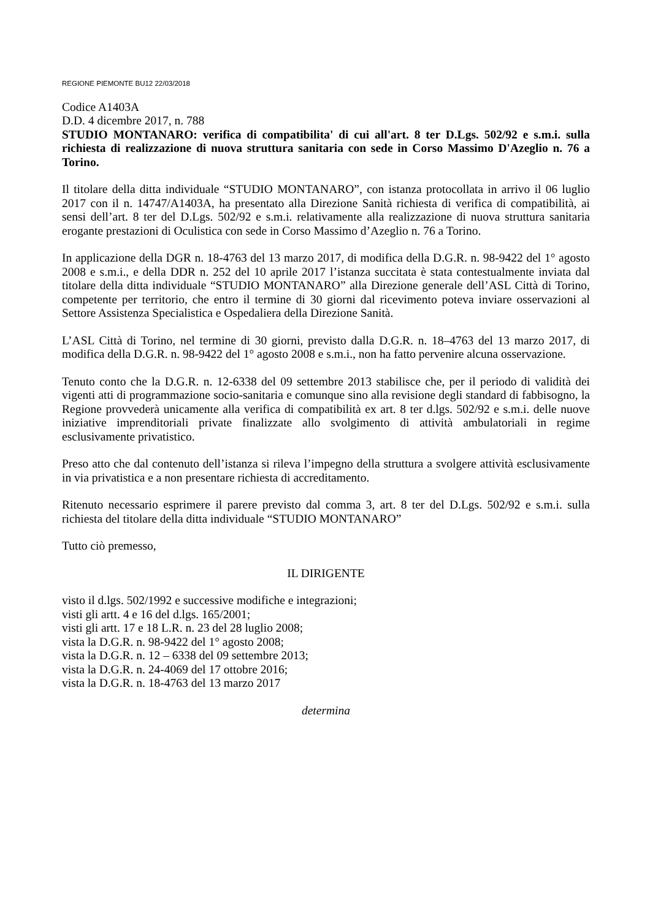REGIONE PIEMONTE BU12 22/03/2018
Codice A1403A
D.D. 4 dicembre 2017, n. 788
STUDIO MONTANARO: verifica di compatibilita' di cui all'art. 8 ter D.Lgs. 502/92 e s.m.i. sulla richiesta di realizzazione di nuova struttura sanitaria con sede in Corso Massimo D'Azeglio n. 76 a Torino.
Il titolare della ditta individuale “STUDIO MONTANARO”, con istanza protocollata in arrivo il 06 luglio 2017 con il n. 14747/A1403A, ha presentato alla Direzione Sanità richiesta di verifica di compatibilità, ai sensi dell’art. 8 ter del D.Lgs. 502/92 e s.m.i. relativamente alla realizzazione di nuova struttura sanitaria erogante prestazioni di Oculistica con sede in Corso Massimo d’Azeglio n. 76 a Torino.
In applicazione della DGR n. 18-4763 del 13 marzo 2017, di modifica della D.G.R. n. 98-9422 del 1° agosto 2008 e s.m.i., e della DDR n. 252 del 10 aprile 2017 l’istanza succitata è stata contestualmente inviata dal titolare della ditta individuale “STUDIO MONTANARO” alla Direzione generale dell’ASL Città di Torino, competente per territorio, che entro il termine di 30 giorni dal ricevimento poteva inviare osservazioni al Settore Assistenza Specialistica e Ospedaliera della Direzione Sanità.
L’ASL Città di Torino, nel termine di 30 giorni, previsto dalla D.G.R. n. 18–4763 del 13 marzo 2017, di modifica della D.G.R. n. 98-9422 del 1° agosto 2008 e s.m.i., non ha fatto pervenire alcuna osservazione.
Tenuto conto che la D.G.R. n. 12-6338 del 09 settembre 2013 stabilisce che, per il periodo di validità dei vigenti atti di programmazione socio-sanitaria e comunque sino alla revisione degli standard di fabbisogno, la Regione provvederà unicamente alla verifica di compatibilità ex art. 8 ter d.lgs. 502/92 e s.m.i. delle nuove iniziative imprenditoriali private finalizzate allo svolgimento di attività ambulatoriali in regime esclusivamente privatistico.
Preso atto che dal contenuto dell’istanza si rileva l’impegno della struttura a svolgere attività esclusivamente in via privatistica e a non presentare richiesta di accreditamento.
Ritenuto necessario esprimere il parere previsto dal comma 3, art. 8 ter del D.Lgs. 502/92 e s.m.i. sulla richiesta del titolare della ditta individuale “STUDIO MONTANARO”
Tutto ciò premesso,
IL DIRIGENTE
visto il d.lgs. 502/1992 e successive modifiche e integrazioni;
visti gli artt. 4 e 16 del d.lgs. 165/2001;
visti gli artt. 17 e 18 L.R. n. 23 del 28 luglio 2008;
vista la D.G.R. n. 98-9422 del 1° agosto 2008;
vista la D.G.R. n. 12 – 6338 del 09 settembre 2013;
vista la D.G.R. n. 24-4069 del 17 ottobre 2016;
vista la D.G.R. n. 18-4763 del 13 marzo 2017
determina